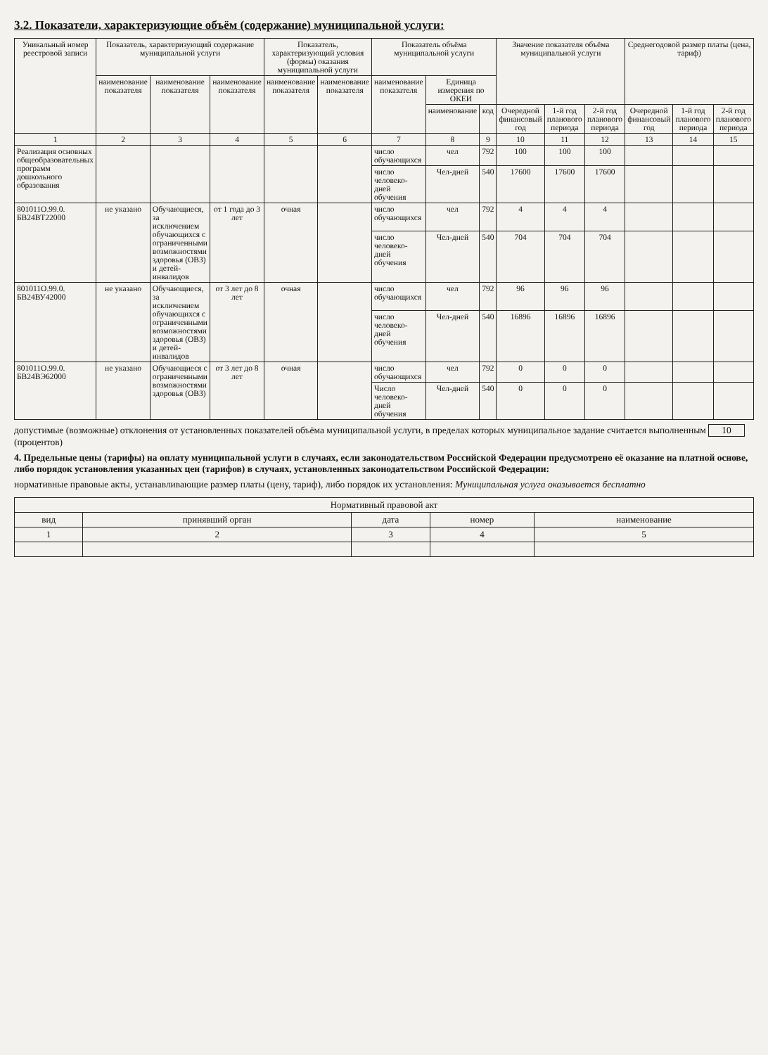3.2. Показатели, характеризующие объём (содержание) муниципальной услуги:
| Уникальный номер реестровой записи | Показатель, характеризующий содержание муниципальной услуги | | | Показатель, характеризующий условия (формы) оказания муниципальной услуги | | Показатель объёма муниципальной услуги | | | Значение показателя объёма муниципальной услуги | | | Среднегодовой размер платы (цена, тариф) | | |
| --- | --- | --- | --- | --- | --- | --- | --- | --- | --- | --- | --- | --- | --- | --- |
| | наименование показателя | наименование показателя | наименование показателя | наименование показателя | наименование показателя | наименование показателя | Единица измерения по ОКЕИ | | | | | | | |
| | | | | | | | наименование | код | Очередной финансовый год | 1-й год планового периода | 2-й год планового периода | Очередной финансовый год | 1-й год планового периода | 2-й год планового периода |
| 1 | 2 | 3 | 4 | 5 | 6 | 7 | 8 | 9 | 10 | 11 | 12 | 13 | 14 | 15 |
| Реализация основных общеобразовательных программ дошкольного образования | | | | | | число обучающихся | чел | 792 | 100 | 100 | 100 | | | |
| | | | | | | число человеко-дней обучения | Чел-дней | 540 | 17600 | 17600 | 17600 | | | |
| 801011О.99.0. БВ24ВТ22000 | не указано | Обучающиеся, за исключением обучающихся с ограниченными возможностями здоровья (ОВЗ) и детей-инвалидов | от 1 года до 3 лет | очная | | число обучающихся | чел | 792 | 4 | 4 | 4 | | | |
| | | | | | | число человеко-дней обучения | Чел-дней | 540 | 704 | 704 | 704 | | | |
| 801011О.99.0. БВ24ВУ42000 | не указано | Обучающиеся, за исключением обучающихся с ограниченными возможностями здоровья (ОВЗ) и детей-инвалидов | от 3 лет до 8 лет | очная | | число обучающихся | чел | 792 | 96 | 96 | 96 | | | |
| | | | | | | число человеко-дней обучения | Чел-дней | 540 | 16896 | 16896 | 16896 | | | |
| 801011О.99.0. БВ24ВЭ62000 | не указано | Обучающиеся с ограниченными возможностями здоровья (ОВЗ) | от 3 лет до 8 лет | очная | | число обучающихся | чел | 792 | 0 | 0 | 0 | | | |
| | | | | | | Число человеко-дней обучения | Чел-дней | 540 | 0 | 0 | 0 | | | |
допустимые (возможные) отклонения от установленных показателей объёма муниципальной услуги, в пределах которых муниципальное задание считается выполненным 10 (процентов)
4. Предельные цены (тарифы) на оплату муниципальной услуги в случаях, если законодательством Российской Федерации предусмотрено её оказание на платной основе, либо порядок установления указанных цен (тарифов) в случаях, установленных законодательством Российской Федерации:
нормативные правовые акты, устанавливающие размер платы (цену, тариф), либо порядок их установления: Муниципальная услуга оказывается бесплатно
| Нормативный правовой акт | | | | |
| --- | --- | --- | --- | --- |
| вид | принявший орган | дата | номер | наименование |
| 1 | 2 | 3 | 4 | 5 |